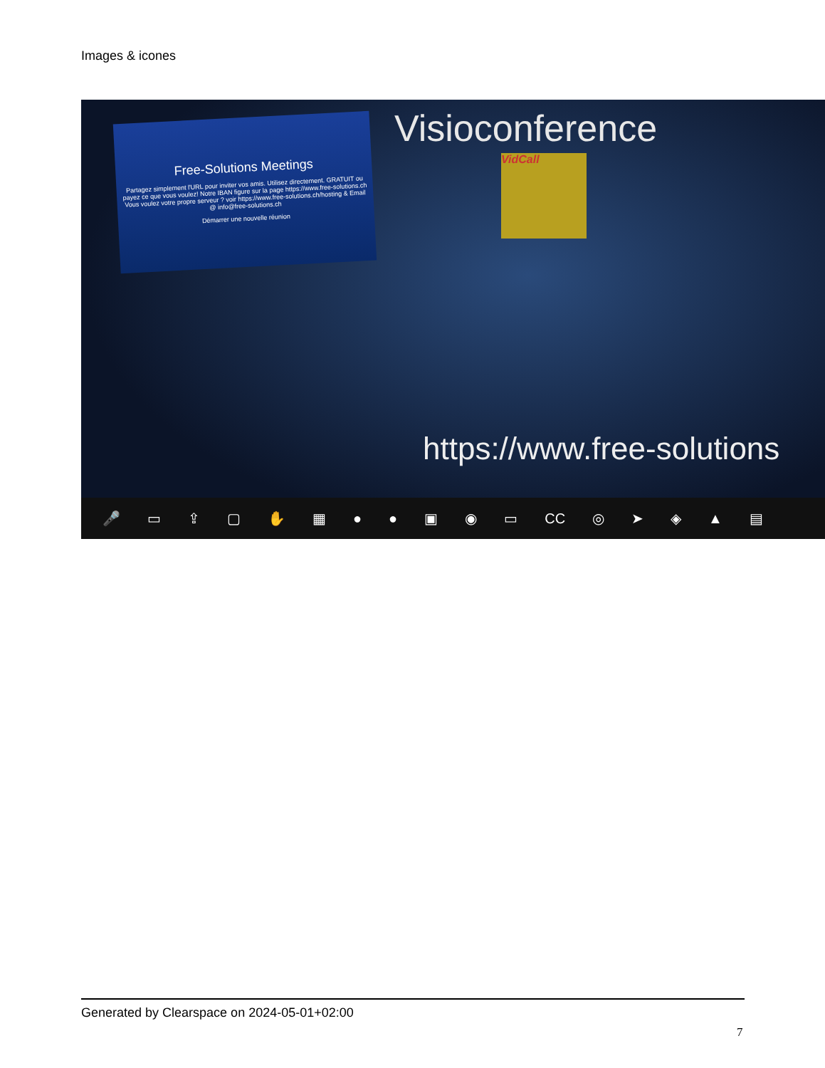Images & icones
Free-Solutions Meetings
Partagez simplement l'URL pour inviter vos amis. Utilisez directement. GRATUIT ou payez ce que vous voulez! Notre IBAN figure sur la page https://www.free-solutions.ch Vous voulez votre propre serveur ? voir https://www.free-solutions.ch/hosting & Email @ info@free-solutions.ch
Démarrer une nouvelle réunion
Visioconference
VidCall
https://www.free-solutions
🎤 ▭ ⇪ ▢ ✋ ▦ ● ● ▣ ◉ ▭ CC ◎ ➤ ◈ ▲ ▤
Generated by Clearspace on 2024-05-01+02:00
7